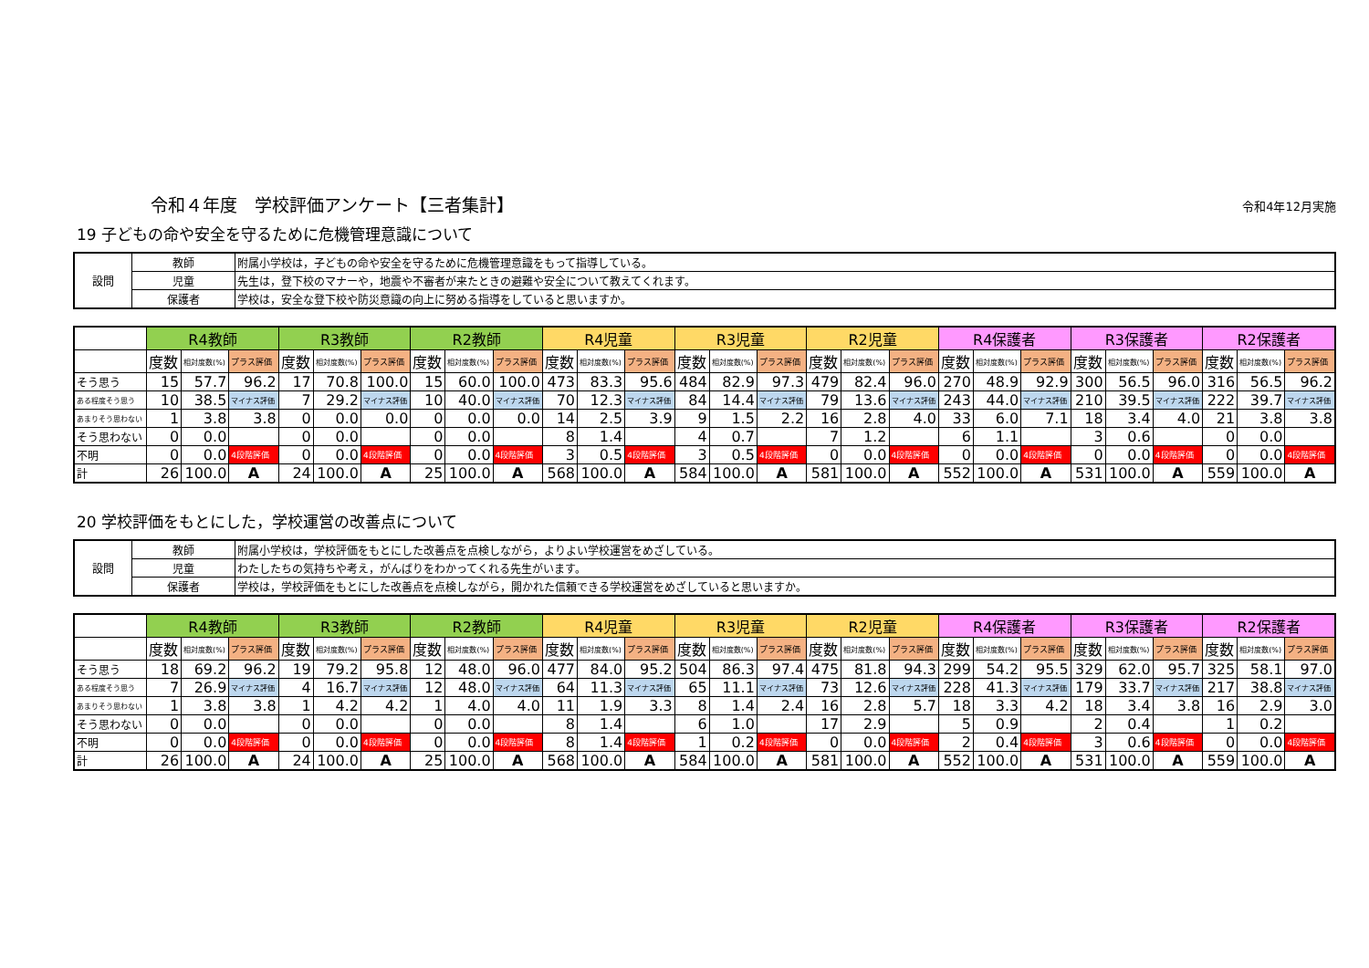令和４年度　学校評価アンケート【三者集計】 令和4年12月実施
19 子どもの命や安全を守るために危機管理意識について
| 設問 | 教師 | 附属小学校は，子どもの命や安全を守るために危機管理意識をもって指導している。 |
| | 児童 | 先生は，登下校のマナーや，地震や不審者が来たときの避難や安全について教えてくれます。 |
| | 保護者 | 学校は，安全な登下校や防災意識の向上に努める指導をしていると思いますか。 |
| | R4教師 | | | R3教師 | | | R2教師 | | | R4児童 | | | R3児童 | | | R2児童 | | | R4保護者 | | | R3保護者 | | | R2保護者 | | |
| --- | --- | --- | --- | --- | --- | --- | --- | --- | --- | --- | --- | --- | --- | --- | --- | --- | --- | --- | --- | --- | --- | --- | --- | --- | --- | --- | --- |
| | 度数 | 相対度数(%) | プラス評価 | 度数 | 相対度数(%) | プラス評価 | 度数 | 相対度数(%) | プラス評価 | 度数 | 相対度数(%) | プラス評価 | 度数 | 相対度数(%) | プラス評価 | 度数 | 相対度数(%) | プラス評価 | 度数 | 相対度数(%) | プラス評価 | 度数 | 相対度数(%) | プラス評価 | 度数 | 相対度数(%) | プラス評価 |
| そう思う | 15 | 57.7 | 96.2 | 17 | 70.8 | 100.0 | 15 | 60.0 | 100.0 | 473 | 83.3 | 95.6 | 484 | 82.9 | 97.3 | 479 | 82.4 | 96.0 | 270 | 48.9 | 92.9 | 300 | 56.5 | 96.0 | 316 | 56.5 | 96.2 |
| ある程度そう思う | 10 | 38.5 | マイナス評価 | 7 | 29.2 | マイナス評価 | 10 | 40.0 | マイナス評価 | 70 | 12.3 | マイナス評価 | 84 | 14.4 | マイナス評価 | 79 | 13.6 | マイナス評価 | 243 | 44.0 | マイナス評価 | 210 | 39.5 | マイナス評価 | 222 | 39.7 | マイナス評価 |
| あまりそう思わない | 1 | 3.8 | 3.8 | 0 | 0.0 | 0.0 | 0 | 0.0 | 0.0 | 14 | 2.5 | 3.9 | 9 | 1.5 | 2.2 | 16 | 2.8 | 4.0 | 33 | 6.0 | 7.1 | 18 | 3.4 | 4.0 | 21 | 3.8 | 3.8 |
| そう思わない | 0 | 0.0 | | 0 | 0.0 | | 0 | 0.0 | | 8 | 1.4 | | 4 | 0.7 | | 7 | 1.2 | | 6 | 1.1 | | 3 | 0.6 | | 0 | 0.0 | |
| 不明 | 0 | 0.0 | 4段階評価 | 0 | 0.0 | 4段階評価 | 0 | 0.0 | 4段階評価 | 3 | 0.5 | 4段階評価 | 3 | 0.5 | 4段階評価 | 0 | 0.0 | 4段階評価 | 0 | 0.0 | 4段階評価 | 0 | 0.0 | 4段階評価 | 0 | 0.0 | 4段階評価 |
| 計 | 26 | 100.0 | A | 24 | 100.0 | A | 25 | 100.0 | A | 568 | 100.0 | A | 584 | 100.0 | A | 581 | 100.0 | A | 552 | 100.0 | A | 531 | 100.0 | A | 559 | 100.0 | A |
20 学校評価をもとにした，学校運営の改善点について
| 設問 | 教師 | 附属小学校は，学校評価をもとにした改善点を点検しながら，よりよい学校運営をめざしている。 |
| | 児童 | わたしたちの気持ちや考え，がんばりをわかってくれる先生がいます。 |
| | 保護者 | 学校は，学校評価をもとにした改善点を点検しながら，開かれた信頼できる学校運営をめざしていると思いますか。 |
| | R4教師 | | | R3教師 | | | R2教師 | | | R4児童 | | | R3児童 | | | R2児童 | | | R4保護者 | | | R3保護者 | | | R2保護者 | | |
| --- | --- | --- | --- | --- | --- | --- | --- | --- | --- | --- | --- | --- | --- | --- | --- | --- | --- | --- | --- | --- | --- | --- | --- | --- | --- | --- | --- |
| | 度数 | 相対度数(%) | プラス評価 | 度数 | 相対度数(%) | プラス評価 | 度数 | 相対度数(%) | プラス評価 | 度数 | 相対度数(%) | プラス評価 | 度数 | 相対度数(%) | プラス評価 | 度数 | 相対度数(%) | プラス評価 | 度数 | 相対度数(%) | プラス評価 | 度数 | 相対度数(%) | プラス評価 | 度数 | 相対度数(%) | プラス評価 |
| そう思う | 18 | 69.2 | 96.2 | 19 | 79.2 | 95.8 | 12 | 48.0 | 96.0 | 477 | 84.0 | 95.2 | 504 | 86.3 | 97.4 | 475 | 81.8 | 94.3 | 299 | 54.2 | 95.5 | 329 | 62.0 | 95.7 | 325 | 58.1 | 97.0 |
| ある程度そう思う | 7 | 26.9 | マイナス評価 | 4 | 16.7 | マイナス評価 | 12 | 48.0 | マイナス評価 | 64 | 11.3 | マイナス評価 | 65 | 11.1 | マイナス評価 | 73 | 12.6 | マイナス評価 | 228 | 41.3 | マイナス評価 | 179 | 33.7 | マイナス評価 | 217 | 38.8 | マイナス評価 |
| あまりそう思わない | 1 | 3.8 | 3.8 | 1 | 4.2 | 4.2 | 1 | 4.0 | 4.0 | 11 | 1.9 | 3.3 | 8 | 1.4 | 2.4 | 16 | 2.8 | 5.7 | 18 | 3.3 | 4.2 | 18 | 3.4 | 3.8 | 16 | 2.9 | 3.0 |
| そう思わない | 0 | 0.0 | | 0 | 0.0 | | 0 | 0.0 | | 8 | 1.4 | | 6 | 1.0 | | 17 | 2.9 | | 5 | 0.9 | | 2 | 0.4 | | 1 | 0.2 | |
| 不明 | 0 | 0.0 | 4段階評価 | 0 | 0.0 | 4段階評価 | 0 | 0.0 | 4段階評価 | 8 | 1.4 | 4段階評価 | 1 | 0.2 | 4段階評価 | 0 | 0.0 | 4段階評価 | 2 | 0.4 | 4段階評価 | 3 | 0.6 | 4段階評価 | 0 | 0.0 | 4段階評価 |
| 計 | 26 | 100.0 | A | 24 | 100.0 | A | 25 | 100.0 | A | 568 | 100.0 | A | 584 | 100.0 | A | 581 | 100.0 | A | 552 | 100.0 | A | 531 | 100.0 | A | 559 | 100.0 | A |